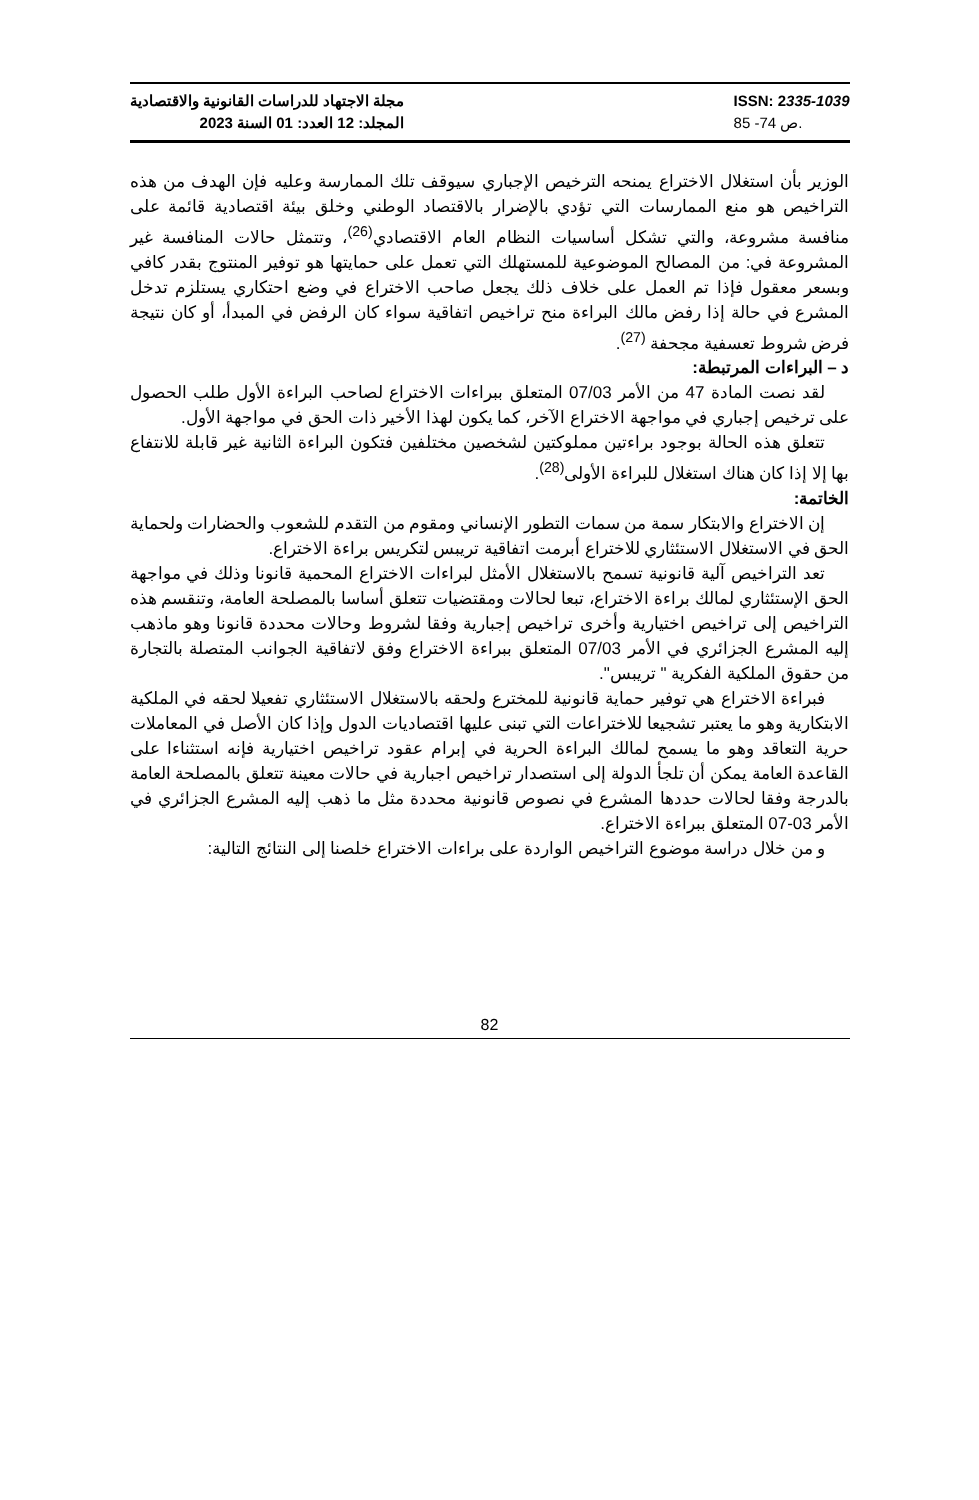مجلة الاجتهاد للدراسات القانونية والاقتصادية
المجلد: 12 العدد: 01 السنة 2023
ISSN: 2335-1039
ص 74- 85.
الوزير بأن استغلال الاختراع يمنحه الترخيص الإجباري سيوقف تلك الممارسة وعليه فإن الهدف من هذه التراخيص هو منع الممارسات التي تؤدي بالإضرار بالاقتصاد الوطني وخلق بيئة اقتصادية قائمة على منافسة مشروعة، والتي تشكل أساسيات النظام العام الاقتصادي<sup>(26)</sup>، وتتمثل حالات المنافسة غير المشروعة في: من المصالح الموضوعية للمستهلك التي تعمل على حمايتها هو توفير المنتوج بقدر كافي وبسعر معقول فإذا تم العمل على خلاف ذلك يجعل صاحب الاختراع في وضع احتكاري يستلزم تدخل المشرع في حالة إذا رفض مالك البراءة منح تراخيص اتفاقية سواء كان الرفض في المبدأ، أو كان نتيجة فرض شروط تعسفية مجحفة <sup>(27)</sup>.
د – البراءات المرتبطة:
لقد نصت المادة 47 من الأمر 07/03 المتعلق ببراءات الاختراع لصاحب البراءة الأول طلب الحصول على ترخيص إجباري في مواجهة الاختراع الآخر، كما يكون لهذا الأخير ذات الحق في مواجهة الأول.
تتعلق هذه الحالة بوجود براءتين مملوكتين لشخصين مختلفين فتكون البراءة الثانية غير قابلة للانتفاع بها إلا إذا كان هناك استغلال للبراءة الأولى<sup>(28)</sup>.
الخاتمة:
إن الاختراع والابتكار سمة من سمات التطور الإنساني ومقوم من التقدم للشعوب والحضارات ولحماية الحق في الاستغلال الاستئثاري للاختراع أبرمت اتفاقية تريبس لتكريس براءة الاختراع.
تعد التراخيص آلية قانونية تسمح بالاستغلال الأمثل لبراءات الاختراع المحمية قانونا وذلك في مواجهة الحق الإستئثاري لمالك براءة الاختراع، تبعا لحالات ومقتضيات تتعلق أساسا بالمصلحة العامة، وتنقسم هذه التراخيص إلى تراخيص اختيارية وأخرى تراخيص إجبارية وفقا لشروط وحالات محددة قانونا وهو ماذهب إليه المشرع الجزائري في الأمر 07/03 المتعلق ببراءة الاختراع وفق لاتفاقية الجوانب المتصلة بالتجارة من حقوق الملكية الفكرية " تريبس".
فبراءة الاختراع هي توفير حماية قانونية للمخترع ولحقه بالاستغلال الاستئثاري تفعيلا لحقه في الملكية الابتكارية وهو ما يعتبر تشجيعا للاختراعات التي تبنى عليها اقتصاديات الدول وإذا كان الأصل في المعاملات حرية التعاقد وهو ما يسمح لمالك البراءة الحرية في إبرام عقود تراخيص اختيارية فإنه استثناءا على القاعدة العامة يمكن أن تلجأ الدولة إلى استصدار تراخيص اجبارية في حالات معينة تتعلق بالمصلحة العامة بالدرجة وفقا لحالات حددها المشرع في نصوص قانونية محددة مثل ما ذهب إليه المشرع الجزائري في الأمر 03-07 المتعلق ببراءة الاختراع.
و من خلال دراسة موضوع التراخيص الواردة على براءات الاختراع خلصنا إلى النتائج التالية:
82